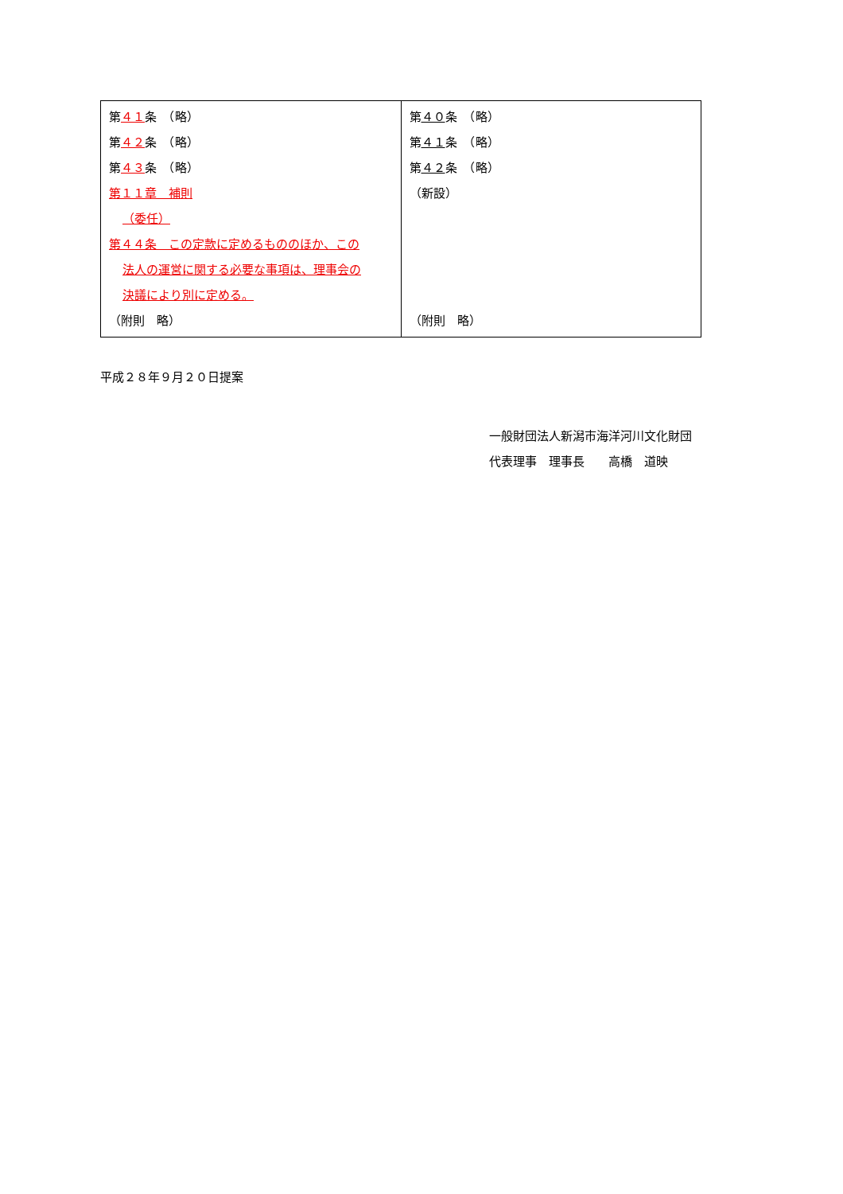| 第 ４１ 条 （略） 第 ４２ 条 （略） 第 ４３ 条 （略） 第１１章 補則 （委任） 第４４条 この定款に定めるもののほか、この 法人の運営に関する必要な事項は、理事会の 決議により別に定める。 （附則 略） | 第 ４０ 条 （略） 第 ４１ 条 （略） 第 ４２ 条 （略） （新設） （附則 略） |
平成２８年９月２０日提案
一般財団法人新潟市海洋河川文化財団
代表理事　理事長　　高橋　道映